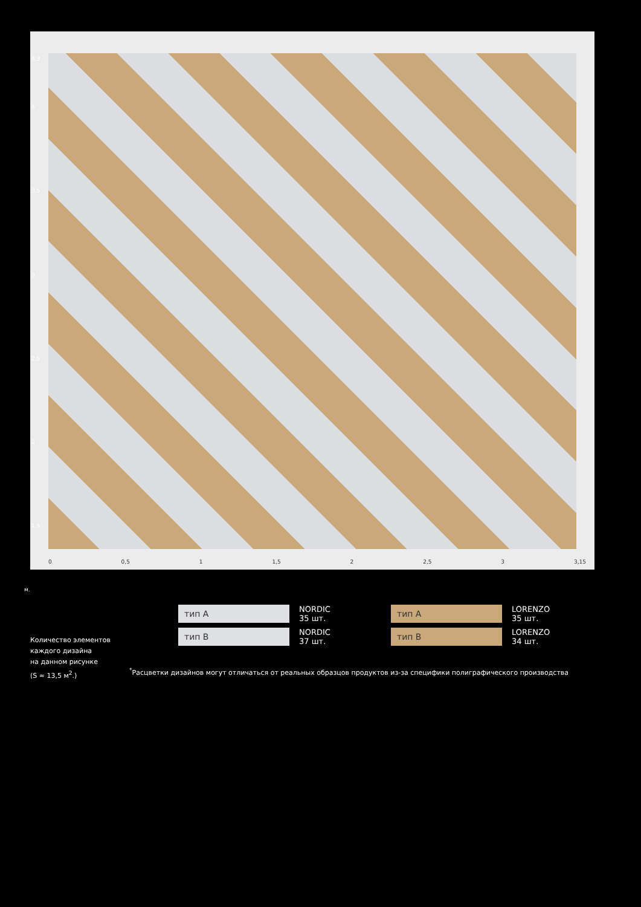4,3
4
3,5
3
2,5
2
1,5
0 0,5 1 1,5 2 2,5 3 3,15
м.
тип А
NORDIC
35 шт.
тип А
LORENZO
35 шт.
тип В
NORDIC
37 шт.
тип В
LORENZO
34 шт.
Количество элементов
каждого дизайна
на данном рисунке
(S ≈ 13,5 м<sup>2</sup>.)
<sup>*</sup> Расцветки дизайнов могут отличаться от реальных образцов продуктов из-за специфики полиграфического производства